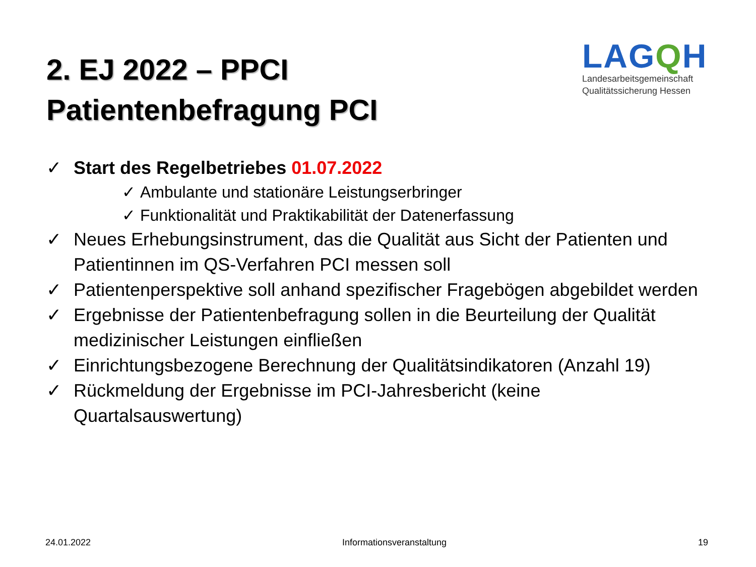2. EJ 2022 – PPCI
Patientenbefragung PCI
LAGQH
Landesarbeitsgemeinschaft
Qualitätssicherung Hessen
✓ Start des Regelbetriebes 01.07.2022
✓ Ambulante und stationäre Leistungserbringer
✓ Funktionalität und Praktikabilität der Datenerfassung
✓ Neues Erhebungsinstrument, das die Qualität aus Sicht der Patienten und Patientinnen im QS-Verfahren PCI messen soll
✓ Patientenperspektive soll anhand spezifischer Fragebögen abgebildet werden
✓ Ergebnisse der Patientenbefragung sollen in die Beurteilung der Qualität medizinischer Leistungen einfließen
✓ Einrichtungsbezogene Berechnung der Qualitätsindikatoren (Anzahl 19)
✓ Rückmeldung der Ergebnisse im PCI-Jahresbericht (keine Quartalsauswertung)
24.01.2022 Informationsveranstaltung 19